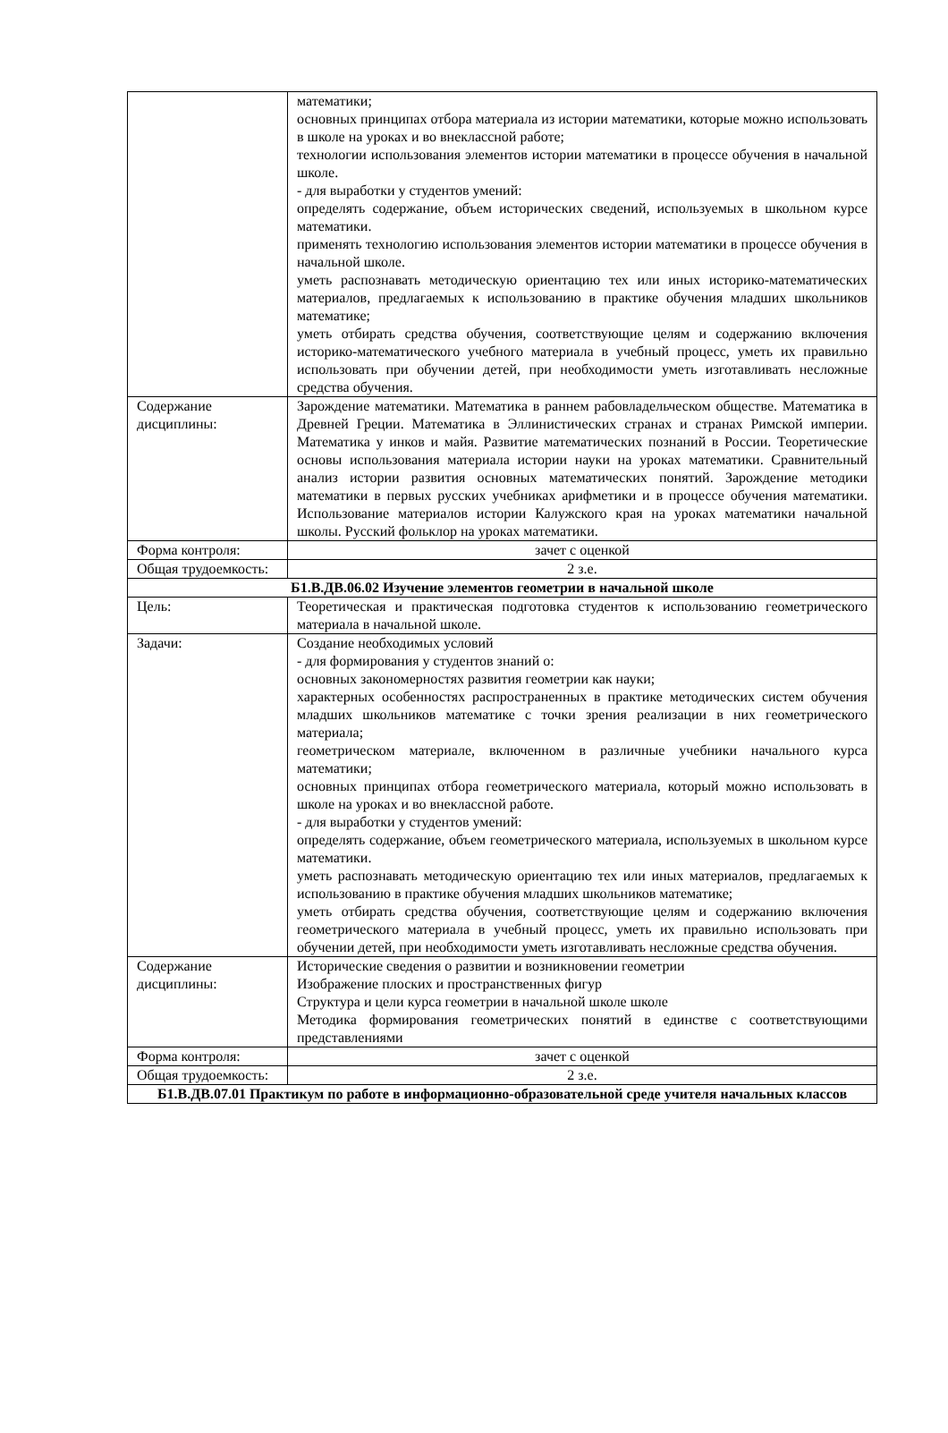| | математики; основных принципах отбора материала из истории математики, которые можно использовать в школе на уроках и во внеклассной работе; технологии использования элементов истории математики в процессе обучения в начальной школе. - для выработки у студентов умений: определять содержание, объем исторических сведений, используемых в школьном курсе математики. применять технологию использования элементов истории математики в процессе обучения в начальной школе. уметь распознавать методическую ориентацию тех или иных историко-математических материалов, предлагаемых к использованию в практике обучения младших школьников математике; уметь отбирать средства обучения, соответствующие целям и содержанию включения историко-математического учебного материала в учебный процесс, уметь их правильно использовать при обучении детей, при необходимости уметь изготавливать несложные средства обучения. |
| Содержание дисциплины: | Зарождение математики. Математика в раннем рабовладельческом обществе. Математика в Древней Греции. Математика в Эллинистических странах и странах Римской империи. Математика у инков и майя. Развитие математических познаний в России. Теоретические основы использования материала истории науки на уроках математики. Сравнительный анализ истории развития основных математических понятий. Зарождение методики математики в первых русских учебниках арифметики и в процессе обучения математики. Использование материалов истории Калужского края на уроках математики начальной школы. Русский фольклор на уроках математики. |
| Форма контроля: | зачет с оценкой |
| Общая трудоемкость: | 2 з.е. |
| Б1.В.ДВ.06.02 Изучение элементов геометрии в начальной школе | |
| Цель: | Теоретическая и практическая подготовка студентов к использованию геометрического материала в начальной школе. |
| Задачи: | Создание необходимых условий - для формирования у студентов знаний о: основных закономерностях развития геометрии как науки; характерных особенностях распространенных в практике методических систем обучения младших школьников математике с точки зрения реализации в них геометрического материала; геометрическом материале, включенном в различные учебники начального курса математики; основных принципах отбора геометрического материала, который можно использовать в школе на уроках и во внеклассной работе. - для выработки у студентов умений: определять содержание, объем геометрического материала, используемых в школьном курсе математики. уметь распознавать методическую ориентацию тех или иных материалов, предлагаемых к использованию в практике обучения младших школьников математике; уметь отбирать средства обучения, соответствующие целям и содержанию включения геометрического материала в учебный процесс, уметь их правильно использовать при обучении детей, при необходимости уметь изготавливать несложные средства обучения. |
| Содержание дисциплины: | Исторические сведения о развитии и возникновении геометрии Изображение плоских и пространственных фигур Структура и цели курса геометрии в начальной школе школе Методика формирования геометрических понятий в единстве с соответствующими представлениями |
| Форма контроля: | зачет с оценкой |
| Общая трудоемкость: | 2 з.е. |
| Б1.В.ДВ.07.01 Практикум по работе в информационно-образовательной среде учителя начальных классов | |